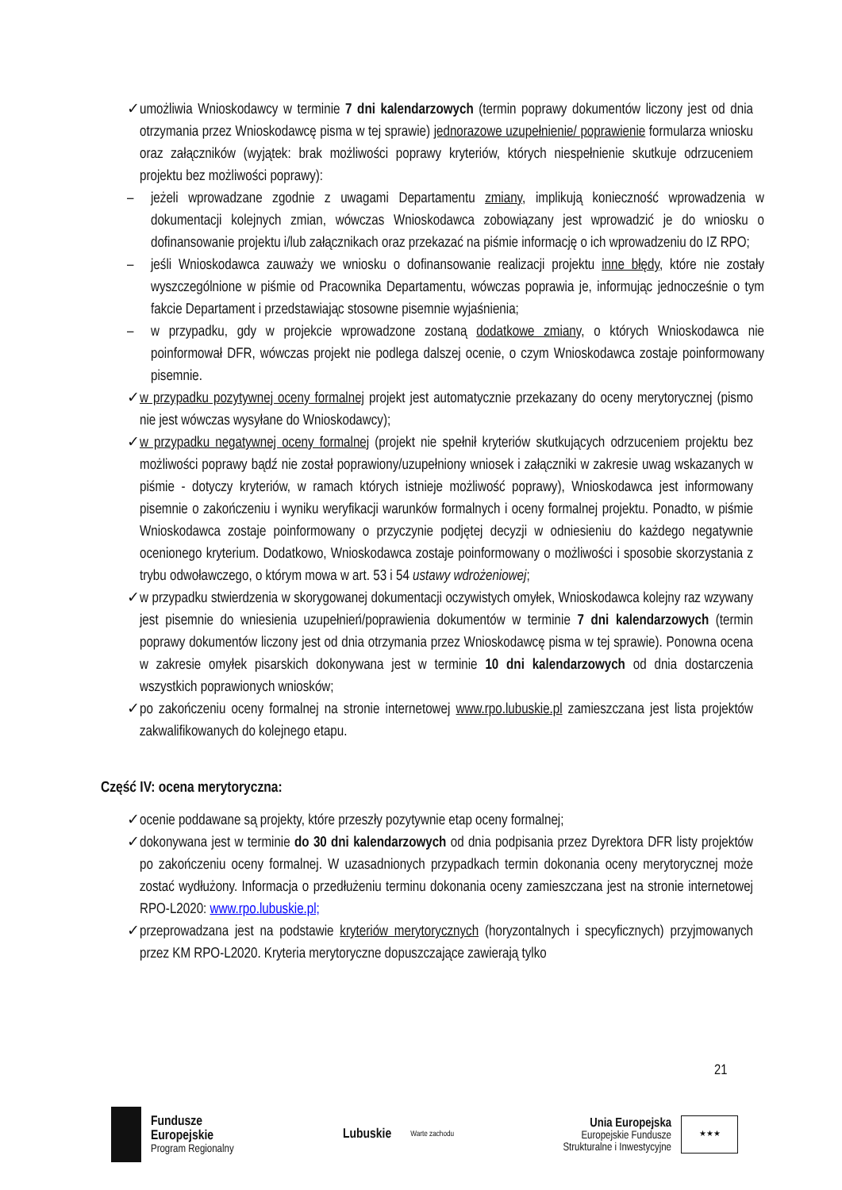✓ umożliwia Wnioskodawcy w terminie 7 dni kalendarzowych (termin poprawy dokumentów liczony jest od dnia otrzymania przez Wnioskodawcę pisma w tej sprawie) jednorazowe uzupełnienie/ poprawienie formularza wniosku oraz załączników (wyjątek: brak możliwości poprawy kryteriów, których niespełnienie skutkuje odrzuceniem projektu bez możliwości poprawy):
– jeżeli wprowadzane zgodnie z uwagami Departamentu zmiany, implikują konieczność wprowadzenia w dokumentacji kolejnych zmian, wówczas Wnioskodawca zobowiązany jest wprowadzić je do wniosku o dofinansowanie projektu i/lub załącznikach oraz przekazać na piśmie informację o ich wprowadzeniu do IZ RPO;
– jeśli Wnioskodawca zauważy we wniosku o dofinansowanie realizacji projektu inne błędy, które nie zostały wyszczególnione w piśmie od Pracownika Departamentu, wówczas poprawia je, informując jednocześnie o tym fakcie Departament i przedstawiając stosowne pisemnie wyjaśnienia;
– w przypadku, gdy w projekcie wprowadzone zostaną dodatkowe zmiany, o których Wnioskodawca nie poinformował DFR, wówczas projekt nie podlega dalszej ocenie, o czym Wnioskodawca zostaje poinformowany pisemnie.
✓ w przypadku pozytywnej oceny formalnej projekt jest automatycznie przekazany do oceny merytorycznej (pismo nie jest wówczas wysyłane do Wnioskodawcy);
✓ w przypadku negatywnej oceny formalnej (projekt nie spełnił kryteriów skutkujących odrzuceniem projektu bez możliwości poprawy bądź nie został poprawiony/uzupełniony wniosek i załączniki w zakresie uwag wskazanych w piśmie - dotyczy kryteriów, w ramach których istnieje możliwość poprawy), Wnioskodawca jest informowany pisemnie o zakończeniu i wyniku weryfikacji warunków formalnych i oceny formalnej projektu. Ponadto, w piśmie Wnioskodawca zostaje poinformowany o przyczynie podjętej decyzji w odniesieniu do każdego negatywnie ocenionego kryterium. Dodatkowo, Wnioskodawca zostaje poinformowany o możliwości i sposobie skorzystania z trybu odwoławczego, o którym mowa w art. 53 i 54 ustawy wdrożeniowej;
✓ w przypadku stwierdzenia w skorygowanej dokumentacji oczywistych omyłek, Wnioskodawca kolejny raz wzywany jest pisemnie do wniesienia uzupełnień/poprawienia dokumentów w terminie 7 dni kalendarzowych (termin poprawy dokumentów liczony jest od dnia otrzymania przez Wnioskodawcę pisma w tej sprawie). Ponowna ocena w zakresie omyłek pisarskich dokonywana jest w terminie 10 dni kalendarzowych od dnia dostarczenia wszystkich poprawionych wniosków;
✓ po zakończeniu oceny formalnej na stronie internetowej www.rpo.lubuskie.pl zamieszczana jest lista projektów zakwalifikowanych do kolejnego etapu.
Część IV: ocena merytoryczna:
✓ ocenie poddawane są projekty, które przeszły pozytywnie etap oceny formalnej;
✓ dokonywana jest w terminie do 30 dni kalendarzowych od dnia podpisania przez Dyrektora DFR listy projektów po zakończeniu oceny formalnej. W uzasadnionych przypadkach termin dokonania oceny merytorycznej może zostać wydłużony. Informacja o przedłużeniu terminu dokonania oceny zamieszczana jest na stronie internetowej RPO-L2020: www.rpo.lubuskie.pl;
✓ przeprowadzana jest na podstawie kryteriów merytorycznych (horyzontalnych i specyficznych) przyjmowanych przez KM RPO-L2020. Kryteria merytoryczne dopuszczające zawierają tylko
21
Fundusze
Europejskie
Program Regionalny
Lubuskie
Warte zachodu
Unia Europejska
Europejskie Fundusze
Strukturalne i Inwestycyjne
★★★